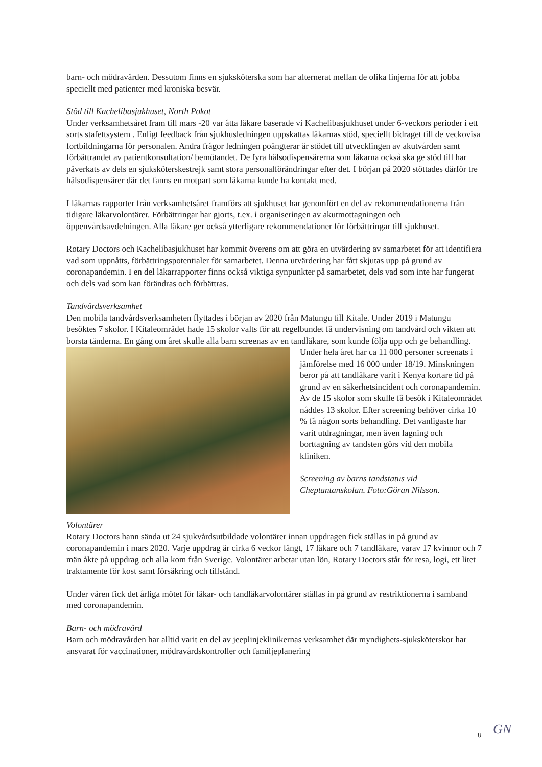barn- och mödravården. Dessutom finns en sjuksköterska som har alternerat mellan de olika linjerna för att jobba speciellt med patienter med kroniska besvär.
Stöd till Kachelibasjukhuset, North Pokot
Under verksamhetsåret fram till mars -20 var åtta läkare baserade vi Kachelibasjukhuset under 6-veckors perioder i ett sorts stafettsystem . Enligt feedback från sjukhusledningen uppskattas läkarnas stöd, speciellt bidraget till de veckovisa fortbildningarna för personalen. Andra frågor ledningen poängterar är stödet till utvecklingen av akutvården samt förbättrandet av patientkonsultation/ bemötandet. De fyra hälsodispensärerna som läkarna också ska ge stöd till har påverkats av dels en sjuksköterskestrejk samt stora personalförändringar efter det. I början på 2020 stöttades därför tre hälsodispensärer där det fanns en motpart som läkarna kunde ha kontakt med.
I läkarnas rapporter från verksamhetsåret framförs att sjukhuset har genomfört en del av rekommendationerna från tidigare läkarvolontärer. Förbättringar har gjorts, t.ex. i organiseringen av akutmottagningen och öppenvårdsavdelningen. Alla läkare ger också ytterligare rekommendationer för förbättringar till sjukhuset.
Rotary Doctors och Kachelibasjukhuset har kommit överens om att göra en utvärdering av samarbetet för att identifiera vad som uppnåtts, förbättringspotentialer för samarbetet. Denna utvärdering har fått skjutas upp på grund av coronapandemin. I en del läkarrapporter finns också viktiga synpunkter på samarbetet, dels vad som inte har fungerat och dels vad som kan förändras och förbättras.
Tandvårdsverksamhet
Den mobila tandvårdsverksamheten flyttades i början av 2020 från Matungu till Kitale. Under 2019 i Matungu besöktes 7 skolor. I Kitaleområdet hade 15 skolor valts för att regelbundet få undervisning om tandvård och vikten att borsta tänderna. En gång om året skulle alla barn screenas av en tandläkare, som kunde följa upp och ge behandling.
Under hela året har ca 11 000 personer screenats i jämförelse med 16 000 under 18/19. Minskningen beror på att tandläkare varit i Kenya kortare tid på grund av en säkerhetsincident och coronapandemin. Av de 15 skolor som skulle få besök i Kitaleområdet nåddes 13 skolor. Efter screening behöver cirka 10 % få någon sorts behandling. Det vanligaste har varit utdragningar, men även lagning och borttagning av tandsten görs vid den mobila kliniken.
Screening av barns tandstatus vid Cheptantanskolan. Foto:Göran Nilsson.
Volontärer
Rotary Doctors hann sända ut 24 sjukvårdsutbildade volontärer innan uppdragen fick ställas in på grund av coronapandemin i mars 2020. Varje uppdrag är cirka 6 veckor långt, 17 läkare och 7 tandläkare, varav 17 kvinnor och 7 män åkte på uppdrag och alla kom från Sverige. Volontärer arbetar utan lön, Rotary Doctors står för resa, logi, ett litet traktamente för kost samt försäkring och tillstånd.
Under våren fick det årliga mötet för läkar- och tandläkarvolontärer ställas in på grund av restriktionerna i samband med coronapandemin.
Barn- och mödravård
Barn och mödravården har alltid varit en del av jeeplinjeklinikernas verksamhet där myndighets-sjuksköterskor har ansvarat för vaccinationer, mödravårdskontroller och familjeplanering
8 GN